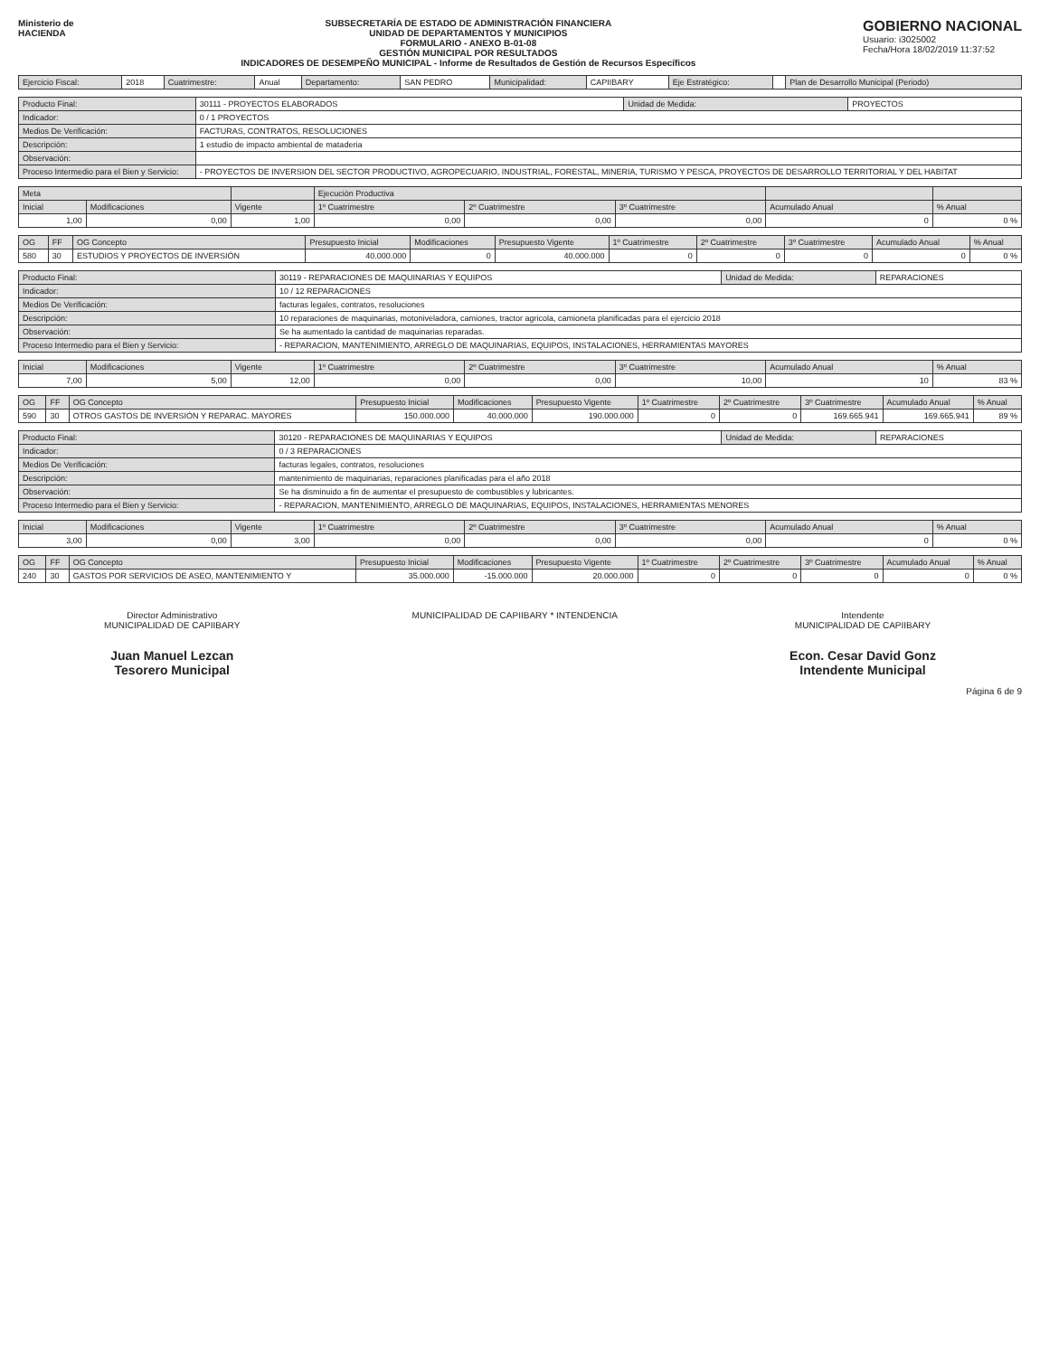Ministerio de
HACIENDA
SUBSECRETARÍA DE ESTADO DE ADMINISTRACIÓN FINANCIERA
UNIDAD DE DEPARTAMENTOS Y MUNICIPIOS
FORMULARIO - ANEXO B-01-08
GESTIÓN MUNICIPAL POR RESULTADOS
INDICADORES DE DESEMPEÑO MUNICIPAL - Informe de Resultados de Gestión de Recursos Específicos
GOBIERNO NACIONAL
Usuario: i3025002
Fecha/Hora 18/02/2019 11:37:52
| Ejercicio Fiscal: | 2018 | Cuatrimestre: | Anual | Departamento: | SAN PEDRO | Municipalidad: | CAPIIBARY | Eje Estratégico: | | Plan de Desarrollo Municipal (Periodo) |
| Producto Final: | 30111 - PROYECTOS ELABORADOS | Unidad de Medida: | PROYECTOS |
| Indicador: | 0 / 1 PROYECTOS | | |
| Medios De Verificación: | FACTURAS, CONTRATOS, RESOLUCIONES | | |
| Descripción: | 1 estudio de impacto ambiental de mataderia | | |
| Observación: | | | |
| Proceso Intermedio para el Bien y Servicio: | - PROYECTOS DE INVERSION DEL SECTOR PRODUCTIVO, AGROPECUARIO, INDUSTRIAL, FORESTAL, MINERIA, TURISMO Y PESCA, PROYECTOS DE DESARROLLO TERRITORIAL Y DEL HABITAT | | |
| Meta | | | Ejecución Productiva | | | | |
| --- | --- | --- | --- | --- | --- | --- | --- |
| Inicial | Modificaciones | Vigente | 1º Cuatrimestre | 2º Cuatrimestre | 3º Cuatrimestre | Acumulado Anual | % Anual |
| 1,00 | 0,00 | 1,00 | 0,00 | 0,00 | 0,00 | 0 | 0 % |
| OG | FF | OG Concepto | Presupuesto Inicial | Modificaciones | Presupuesto Vigente | 1º Cuatrimestre | 2º Cuatrimestre | 3º Cuatrimestre | Acumulado Anual | % Anual |
| --- | --- | --- | --- | --- | --- | --- | --- | --- | --- | --- |
| 580 | 30 | ESTUDIOS Y PROYECTOS DE INVERSIÓN | 40.000.000 | 0 | 40.000.000 | 0 | 0 | 0 | 0 | 0 % |
| Producto Final: | 30119 - REPARACIONES DE MAQUINARIAS Y EQUIPOS | Unidad de Medida: | REPARACIONES |
| Indicador: | 10 / 12 REPARACIONES | | |
| Medios De Verificación: | facturas legales, contratos, resoluciones | | |
| Descripción: | 10 reparaciones de maquinarias, motoniveladora, camiones, tractor agricola, camioneta planificadas para el ejercicio 2018 | | |
| Observación: | Se ha aumentado la cantidad de maquinarias reparadas. | | |
| Proceso Intermedio para el Bien y Servicio: | - REPARACION, MANTENIMIENTO, ARREGLO DE MAQUINARIAS, EQUIPOS, INSTALACIONES, HERRAMIENTAS MAYORES | | |
| Inicial | Modificaciones | Vigente | 1º Cuatrimestre | 2º Cuatrimestre | 3º Cuatrimestre | Acumulado Anual | % Anual |
| --- | --- | --- | --- | --- | --- | --- | --- |
| 7,00 | 5,00 | 12,00 | 0,00 | 0,00 | 10,00 | 10 | 83 % |
| OG | FF | OG Concepto | Presupuesto Inicial | Modificaciones | Presupuesto Vigente | 1º Cuatrimestre | 2º Cuatrimestre | 3º Cuatrimestre | Acumulado Anual | % Anual |
| --- | --- | --- | --- | --- | --- | --- | --- | --- | --- | --- |
| 590 | 30 | OTROS GASTOS DE INVERSIÓN Y REPARAC. MAYORES | 150.000.000 | 40.000.000 | 190.000.000 | 0 | 0 | 169.665.941 | 169.665.941 | 89 % |
| Producto Final: | 30120 - REPARACIONES DE MAQUINARIAS Y EQUIPOS | Unidad de Medida: | REPARACIONES |
| Indicador: | 0 / 3 REPARACIONES | | |
| Medios De Verificación: | facturas legales, contratos, resoluciones | | |
| Descripción: | mantenimiento de maquinarias, reparaciones planificadas para el año 2018 | | |
| Observación: | Se ha disminuido a fin de aumentar el presupuesto de combustibles y lubricantes. | | |
| Proceso Intermedio para el Bien y Servicio: | - REPARACION, MANTENIMIENTO, ARREGLO DE MAQUINARIAS, EQUIPOS, INSTALACIONES, HERRAMIENTAS MENORES | | |
| Inicial | Modificaciones | Vigente | 1º Cuatrimestre | 2º Cuatrimestre | 3º Cuatrimestre | Acumulado Anual | % Anual |
| --- | --- | --- | --- | --- | --- | --- | --- |
| 3,00 | 0,00 | 3,00 | 0,00 | 0,00 | 0,00 | 0 | 0 % |
| OG | FF | OG Concepto | Presupuesto Inicial | Modificaciones | Presupuesto Vigente | 1º Cuatrimestre | 2º Cuatrimestre | 3º Cuatrimestre | Acumulado Anual | % Anual |
| --- | --- | --- | --- | --- | --- | --- | --- | --- | --- | --- |
| 240 | 30 | GASTOS POR SERVICIOS DE ASEO, MANTENIMIENTO Y | 35.000.000 | -15.000.000 | 20.000.000 | 0 | 0 | 0 | 0 | 0 % |
Director Administrativo
MUNICIPALIDAD DE CAPIIBARY
Juan Manuel Lezcan
Tesorero Municipal
MUNICIPALIDAD DE CAPIIBARY * INTENDENCIA
Intendente
MUNICIPALIDAD DE CAPIIBARY
Econ. Cesar David Gonz
Intendente Municipal
Página 6 de 9